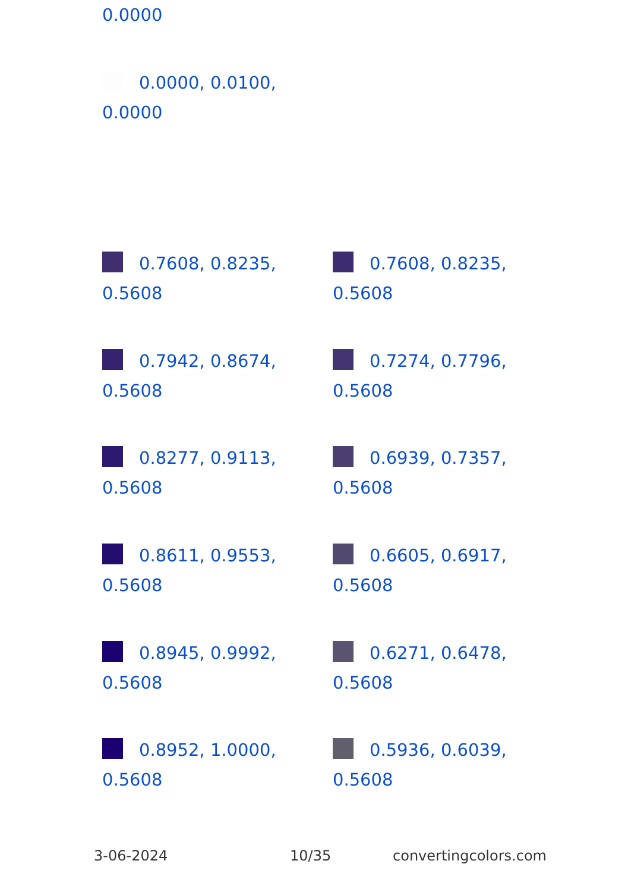0.0000
0.0000, 0.0100, 0.0000
0.7608, 0.8235, 0.5608
0.7608, 0.8235, 0.5608
0.7942, 0.8674, 0.5608
0.7274, 0.7796, 0.5608
0.8277, 0.9113, 0.5608
0.6939, 0.7357, 0.5608
0.8611, 0.9553, 0.5608
0.6605, 0.6917, 0.5608
0.8945, 0.9992, 0.5608
0.6271, 0.6478, 0.5608
0.8952, 1.0000, 0.5608
0.5936, 0.6039, 0.5608
3-06-2024 10/35 convertingcolors.com